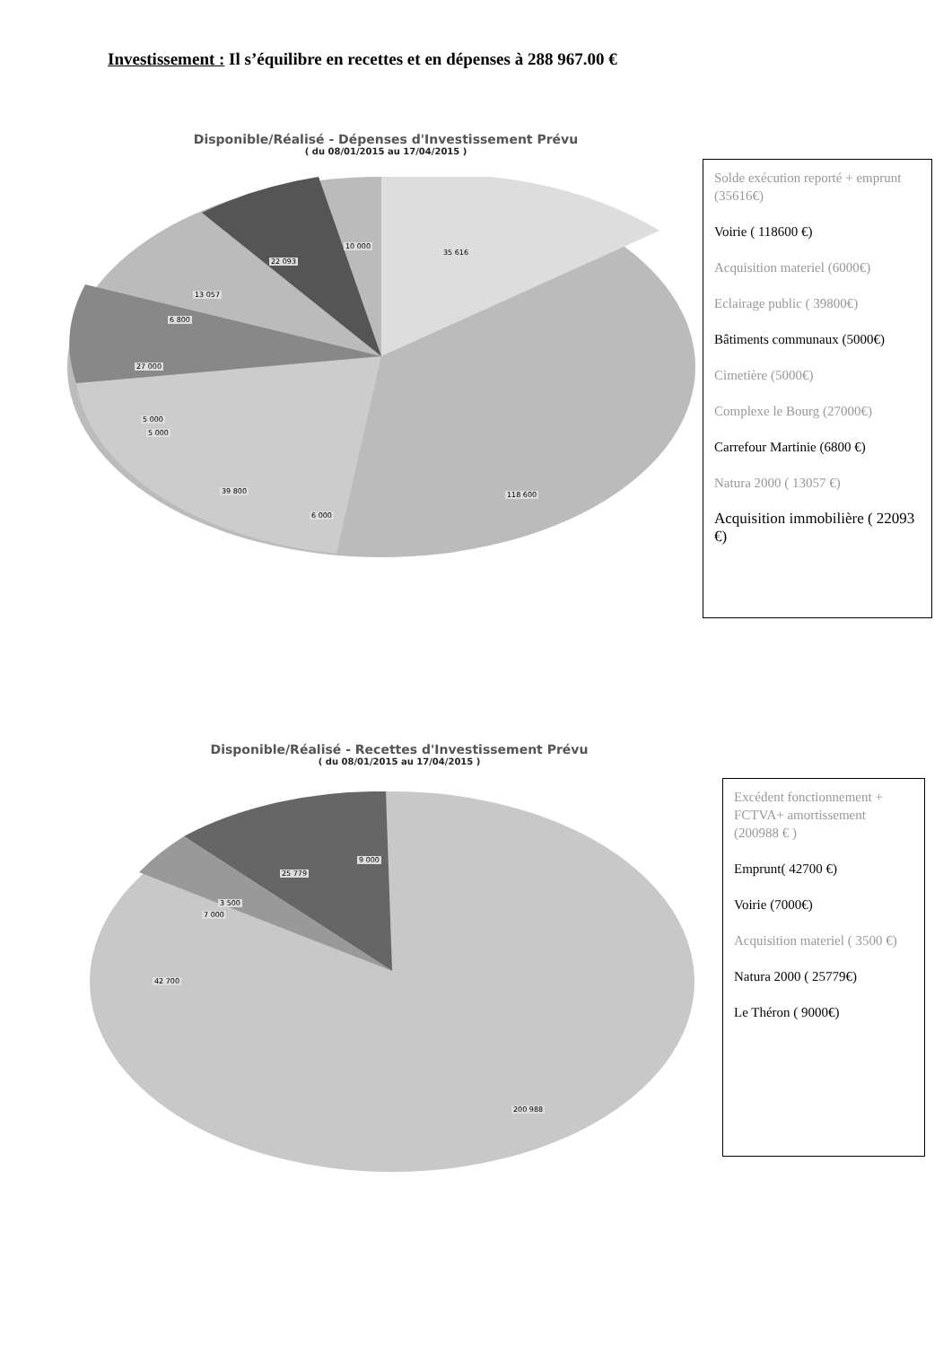Investissement : Il s’équilibre en recettes et en dépenses à 288 967.00 €
Disponible/Réalisé - Dépenses d'Investissement Prévu
( du 08/01/2015 au 17/04/2015 )
10 000
35 616
22 093
13 057
6 800
27 000
5 000
5 000
39 800
6 000
118 600
Solde exécution reporté + emprunt (35616€)
Voirie ( 118600 €)
Acquisition materiel (6000€)
Eclairage public ( 39800€)
Bâtiments communaux (5000€)
Cimetière (5000€)
Complexe le Bourg (27000€)
Carrefour Martinie (6800 €)
Natura 2000 ( 13057 €)
Acquisition immobilière ( 22093 €)
Disponible/Réalisé - Recettes d'Investissement Prévu
( du 08/01/2015 au 17/04/2015 )
9 000
25 779
3 500
7 000
42 700
200 988
Excédent fonctionnement + FCTVA+ amortissement (200988 € )
Emprunt( 42700 €)
Voirie (7000€)
Acquisition materiel ( 3500 €)
Natura 2000 ( 25779€)
Le Théron ( 9000€)